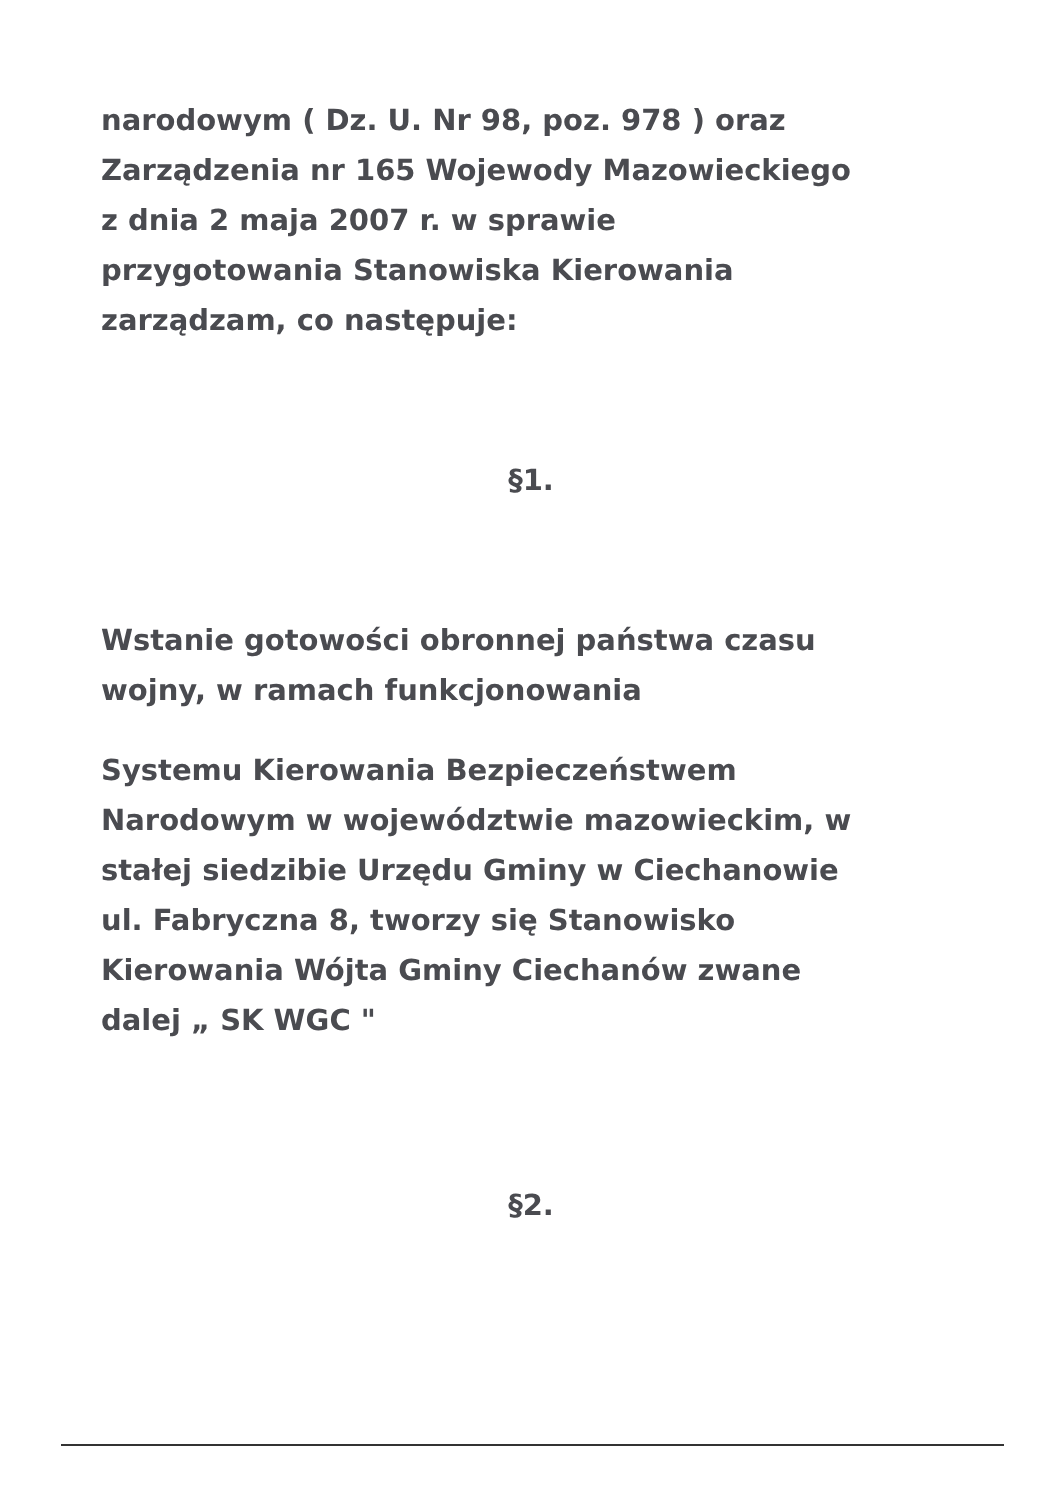narodowym ( Dz. U. Nr 98, poz. 978 ) oraz
Zarządzenia nr 165 Wojewody Mazowieckiego
z dnia 2 maja 2007 r. w sprawie
przygotowania Stanowiska Kierowania
zarządzam, co następuje:
§1.
Wstanie gotowości obronnej państwa czasu
wojny, w ramach funkcjonowania
Systemu Kierowania Bezpieczeństwem
Narodowym w województwie mazowieckim, w
stałej siedzibie Urzędu Gminy w Ciechanowie
ul. Fabryczna 8, tworzy się Stanowisko
Kierowania Wójta Gminy Ciechanów zwane
dalej „ SK WGC "
§2.